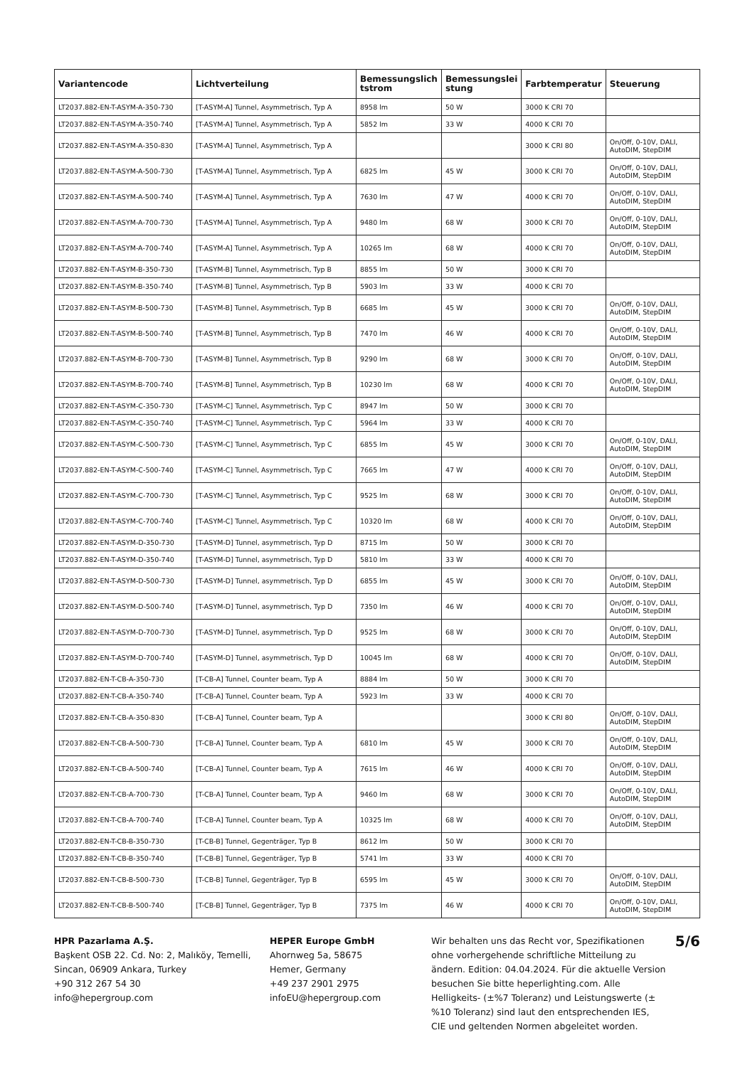| Variantencode | Lichtverteilung | Bemessungslich tstrom | Bemessungslei stung | Farbtemperatur | Steuerung |
| --- | --- | --- | --- | --- | --- |
| LT2037.882-EN-T-ASYM-A-350-730 | [T-ASYM-A] Tunnel, Asymmetrisch, Typ A | 8958 lm | 50 W | 3000 K CRI 70 | |
| LT2037.882-EN-T-ASYM-A-350-740 | [T-ASYM-A] Tunnel, Asymmetrisch, Typ A | 5852 lm | 33 W | 4000 K CRI 70 | |
| LT2037.882-EN-T-ASYM-A-350-830 | [T-ASYM-A] Tunnel, Asymmetrisch, Typ A | | | 3000 K CRI 80 | On/Off, 0-10V, DALI, AutoDIM, StepDIM |
| LT2037.882-EN-T-ASYM-A-500-730 | [T-ASYM-A] Tunnel, Asymmetrisch, Typ A | 6825 lm | 45 W | 3000 K CRI 70 | On/Off, 0-10V, DALI, AutoDIM, StepDIM |
| LT2037.882-EN-T-ASYM-A-500-740 | [T-ASYM-A] Tunnel, Asymmetrisch, Typ A | 7630 lm | 47 W | 4000 K CRI 70 | On/Off, 0-10V, DALI, AutoDIM, StepDIM |
| LT2037.882-EN-T-ASYM-A-700-730 | [T-ASYM-A] Tunnel, Asymmetrisch, Typ A | 9480 lm | 68 W | 3000 K CRI 70 | On/Off, 0-10V, DALI, AutoDIM, StepDIM |
| LT2037.882-EN-T-ASYM-A-700-740 | [T-ASYM-A] Tunnel, Asymmetrisch, Typ A | 10265 lm | 68 W | 4000 K CRI 70 | On/Off, 0-10V, DALI, AutoDIM, StepDIM |
| LT2037.882-EN-T-ASYM-B-350-730 | [T-ASYM-B] Tunnel, Asymmetrisch, Typ B | 8855 lm | 50 W | 3000 K CRI 70 | |
| LT2037.882-EN-T-ASYM-B-350-740 | [T-ASYM-B] Tunnel, Asymmetrisch, Typ B | 5903 lm | 33 W | 4000 K CRI 70 | |
| LT2037.882-EN-T-ASYM-B-500-730 | [T-ASYM-B] Tunnel, Asymmetrisch, Typ B | 6685 lm | 45 W | 3000 K CRI 70 | On/Off, 0-10V, DALI, AutoDIM, StepDIM |
| LT2037.882-EN-T-ASYM-B-500-740 | [T-ASYM-B] Tunnel, Asymmetrisch, Typ B | 7470 lm | 46 W | 4000 K CRI 70 | On/Off, 0-10V, DALI, AutoDIM, StepDIM |
| LT2037.882-EN-T-ASYM-B-700-730 | [T-ASYM-B] Tunnel, Asymmetrisch, Typ B | 9290 lm | 68 W | 3000 K CRI 70 | On/Off, 0-10V, DALI, AutoDIM, StepDIM |
| LT2037.882-EN-T-ASYM-B-700-740 | [T-ASYM-B] Tunnel, Asymmetrisch, Typ B | 10230 lm | 68 W | 4000 K CRI 70 | On/Off, 0-10V, DALI, AutoDIM, StepDIM |
| LT2037.882-EN-T-ASYM-C-350-730 | [T-ASYM-C] Tunnel, Asymmetrisch, Typ C | 8947 lm | 50 W | 3000 K CRI 70 | |
| LT2037.882-EN-T-ASYM-C-350-740 | [T-ASYM-C] Tunnel, Asymmetrisch, Typ C | 5964 lm | 33 W | 4000 K CRI 70 | |
| LT2037.882-EN-T-ASYM-C-500-730 | [T-ASYM-C] Tunnel, Asymmetrisch, Typ C | 6855 lm | 45 W | 3000 K CRI 70 | On/Off, 0-10V, DALI, AutoDIM, StepDIM |
| LT2037.882-EN-T-ASYM-C-500-740 | [T-ASYM-C] Tunnel, Asymmetrisch, Typ C | 7665 lm | 47 W | 4000 K CRI 70 | On/Off, 0-10V, DALI, AutoDIM, StepDIM |
| LT2037.882-EN-T-ASYM-C-700-730 | [T-ASYM-C] Tunnel, Asymmetrisch, Typ C | 9525 lm | 68 W | 3000 K CRI 70 | On/Off, 0-10V, DALI, AutoDIM, StepDIM |
| LT2037.882-EN-T-ASYM-C-700-740 | [T-ASYM-C] Tunnel, Asymmetrisch, Typ C | 10320 lm | 68 W | 4000 K CRI 70 | On/Off, 0-10V, DALI, AutoDIM, StepDIM |
| LT2037.882-EN-T-ASYM-D-350-730 | [T-ASYM-D] Tunnel, asymmetrisch, Typ D | 8715 lm | 50 W | 3000 K CRI 70 | |
| LT2037.882-EN-T-ASYM-D-350-740 | [T-ASYM-D] Tunnel, asymmetrisch, Typ D | 5810 lm | 33 W | 4000 K CRI 70 | |
| LT2037.882-EN-T-ASYM-D-500-730 | [T-ASYM-D] Tunnel, asymmetrisch, Typ D | 6855 lm | 45 W | 3000 K CRI 70 | On/Off, 0-10V, DALI, AutoDIM, StepDIM |
| LT2037.882-EN-T-ASYM-D-500-740 | [T-ASYM-D] Tunnel, asymmetrisch, Typ D | 7350 lm | 46 W | 4000 K CRI 70 | On/Off, 0-10V, DALI, AutoDIM, StepDIM |
| LT2037.882-EN-T-ASYM-D-700-730 | [T-ASYM-D] Tunnel, asymmetrisch, Typ D | 9525 lm | 68 W | 3000 K CRI 70 | On/Off, 0-10V, DALI, AutoDIM, StepDIM |
| LT2037.882-EN-T-ASYM-D-700-740 | [T-ASYM-D] Tunnel, asymmetrisch, Typ D | 10045 lm | 68 W | 4000 K CRI 70 | On/Off, 0-10V, DALI, AutoDIM, StepDIM |
| LT2037.882-EN-T-CB-A-350-730 | [T-CB-A] Tunnel, Counter beam, Typ A | 8884 lm | 50 W | 3000 K CRI 70 | |
| LT2037.882-EN-T-CB-A-350-740 | [T-CB-A] Tunnel, Counter beam, Typ A | 5923 lm | 33 W | 4000 K CRI 70 | |
| LT2037.882-EN-T-CB-A-350-830 | [T-CB-A] Tunnel, Counter beam, Typ A | | | 3000 K CRI 80 | On/Off, 0-10V, DALI, AutoDIM, StepDIM |
| LT2037.882-EN-T-CB-A-500-730 | [T-CB-A] Tunnel, Counter beam, Typ A | 6810 lm | 45 W | 3000 K CRI 70 | On/Off, 0-10V, DALI, AutoDIM, StepDIM |
| LT2037.882-EN-T-CB-A-500-740 | [T-CB-A] Tunnel, Counter beam, Typ A | 7615 lm | 46 W | 4000 K CRI 70 | On/Off, 0-10V, DALI, AutoDIM, StepDIM |
| LT2037.882-EN-T-CB-A-700-730 | [T-CB-A] Tunnel, Counter beam, Typ A | 9460 lm | 68 W | 3000 K CRI 70 | On/Off, 0-10V, DALI, AutoDIM, StepDIM |
| LT2037.882-EN-T-CB-A-700-740 | [T-CB-A] Tunnel, Counter beam, Typ A | 10325 lm | 68 W | 4000 K CRI 70 | On/Off, 0-10V, DALI, AutoDIM, StepDIM |
| LT2037.882-EN-T-CB-B-350-730 | [T-CB-B] Tunnel, Gegenträger, Typ B | 8612 lm | 50 W | 3000 K CRI 70 | |
| LT2037.882-EN-T-CB-B-350-740 | [T-CB-B] Tunnel, Gegenträger, Typ B | 5741 lm | 33 W | 4000 K CRI 70 | |
| LT2037.882-EN-T-CB-B-500-730 | [T-CB-B] Tunnel, Gegenträger, Typ B | 6595 lm | 45 W | 3000 K CRI 70 | On/Off, 0-10V, DALI, AutoDIM, StepDIM |
| LT2037.882-EN-T-CB-B-500-740 | [T-CB-B] Tunnel, Gegenträger, Typ B | 7375 lm | 46 W | 4000 K CRI 70 | On/Off, 0-10V, DALI, AutoDIM, StepDIM |
HPR Pazarlama A.Ş.
Başkent OSB 22. Cd. No: 2, Malıköy, Temelli, Sincan, 06909 Ankara, Turkey
+90 312 267 54 30
info@hepergroup.com
HEPER Europe GmbH
Ahornweg 5a, 58675
Hemer, Germany
+49 237 2901 2975
infoEU@hepergroup.com
Wir behalten uns das Recht vor, Spezifikationen ohne vorhergehende schriftliche Mitteilung zu ändern. Edition: 04.04.2024. Für die aktuelle Version besuchen Sie bitte heperlighting.com. Alle Helligkeits- (±%7 Toleranz) und Leistungswerte (±%10 Toleranz) sind laut den entsprechenden IES, CIE und geltenden Normen abgeleitet worden.
5/6